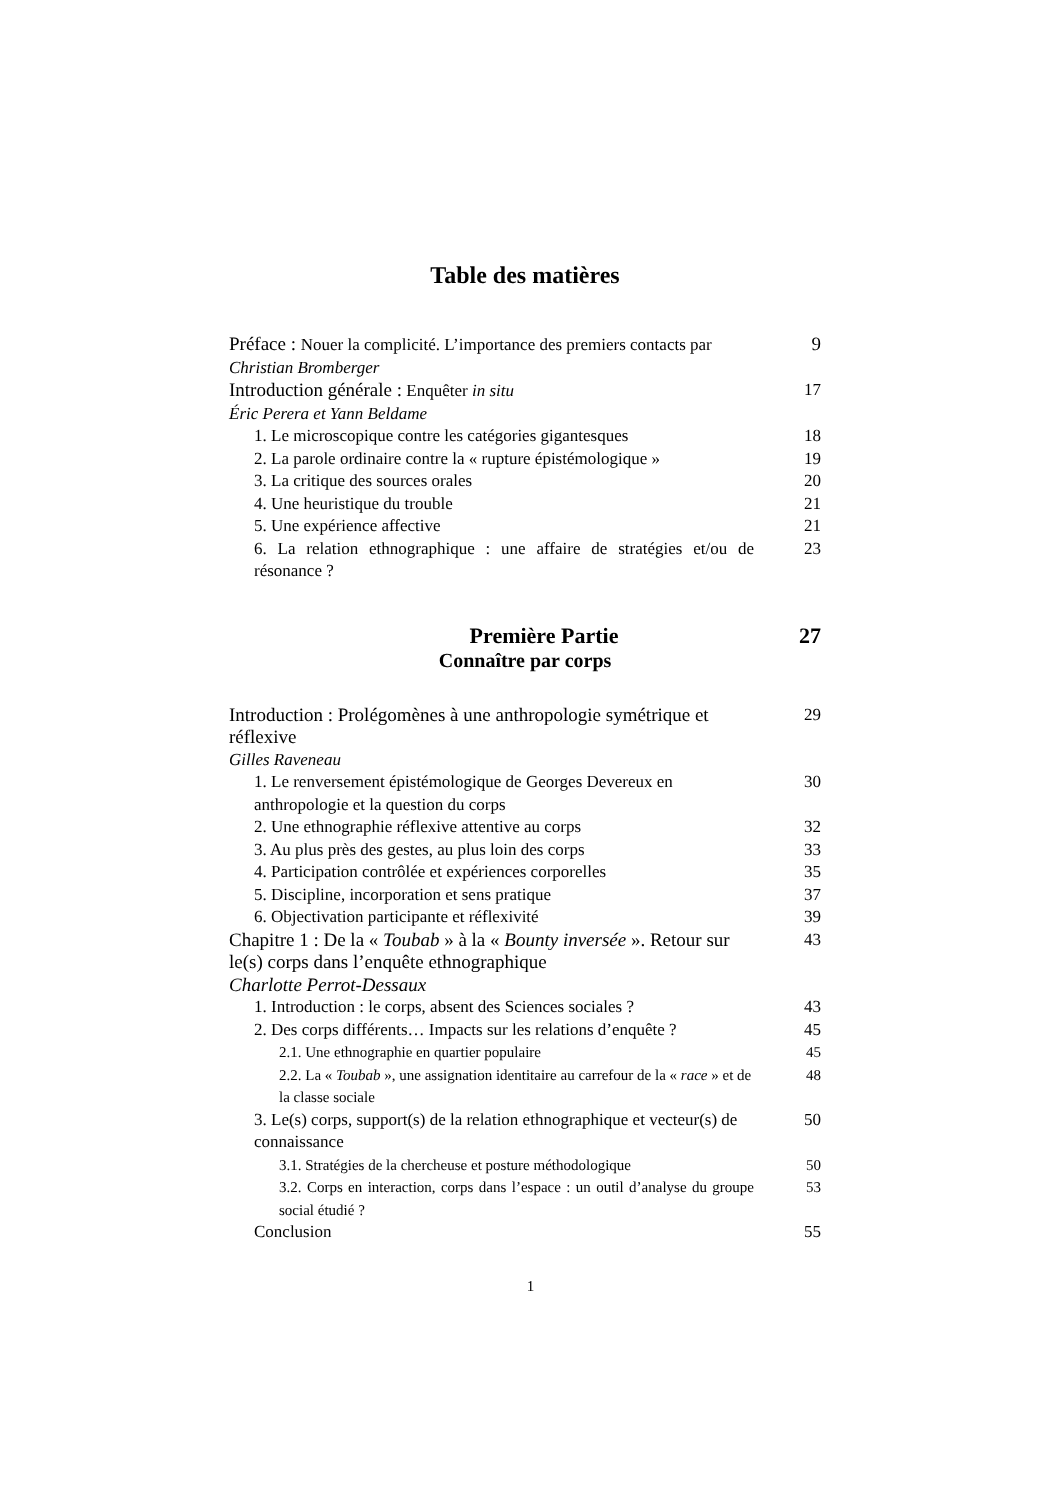Table des matières
Préface : Nouer la complicité. L’importance des premiers contacts par
9
Christian Bromberger
Introduction générale : Enquêter in situ 17
Éric Perera et Yann Beldame
1. Le microscopique contre les catégories gigantesques
18
2. La parole ordinaire contre la « rupture épistémologique »
19
3. La critique des sources orales 20
4. Une heuristique du trouble 21
5. Une expérience affective 21
6. La relation ethnographique : une affaire de stratégies et/ou de résonance ?
23
Première Partie 27
Connaître par corps
Introduction : Prolégomènes à une anthropologie symétrique et réflexive
29
Gilles Raveneau
1. Le renversement épistémologique de Georges Devereux en anthropologie et la question du corps
30
2. Une ethnographie réflexive attentive au corps 32
3. Au plus près des gestes, au plus loin des corps
33
4. Participation contrôlée et expériences corporelles
35
5. Discipline, incorporation et sens pratique 37
6. Objectivation participante et réflexivité 39
Chapitre 1 : De la « Toubab » à la « Bounty inversée ». Retour sur le(s) corps dans l’enquête ethnographique
43
Charlotte Perrot-Dessaux
1. Introduction : le corps, absent des Sciences sociales ?
43
2. Des corps différents… Impacts sur les relations d’enquête ?
45
2.1. Une ethnographie en quartier populaire 45
2.2. La « Toubab », une assignation identitaire au carrefour de la « race » et de la classe sociale
48
3. Le(s) corps, support(s) de la relation ethnographique et vecteur(s) de connaissance
50
3.1. Stratégies de la chercheuse et posture méthodologique
50
3.2. Corps en interaction, corps dans l’espace : un outil d’analyse du groupe social étudié ?
53
Conclusion 55
1